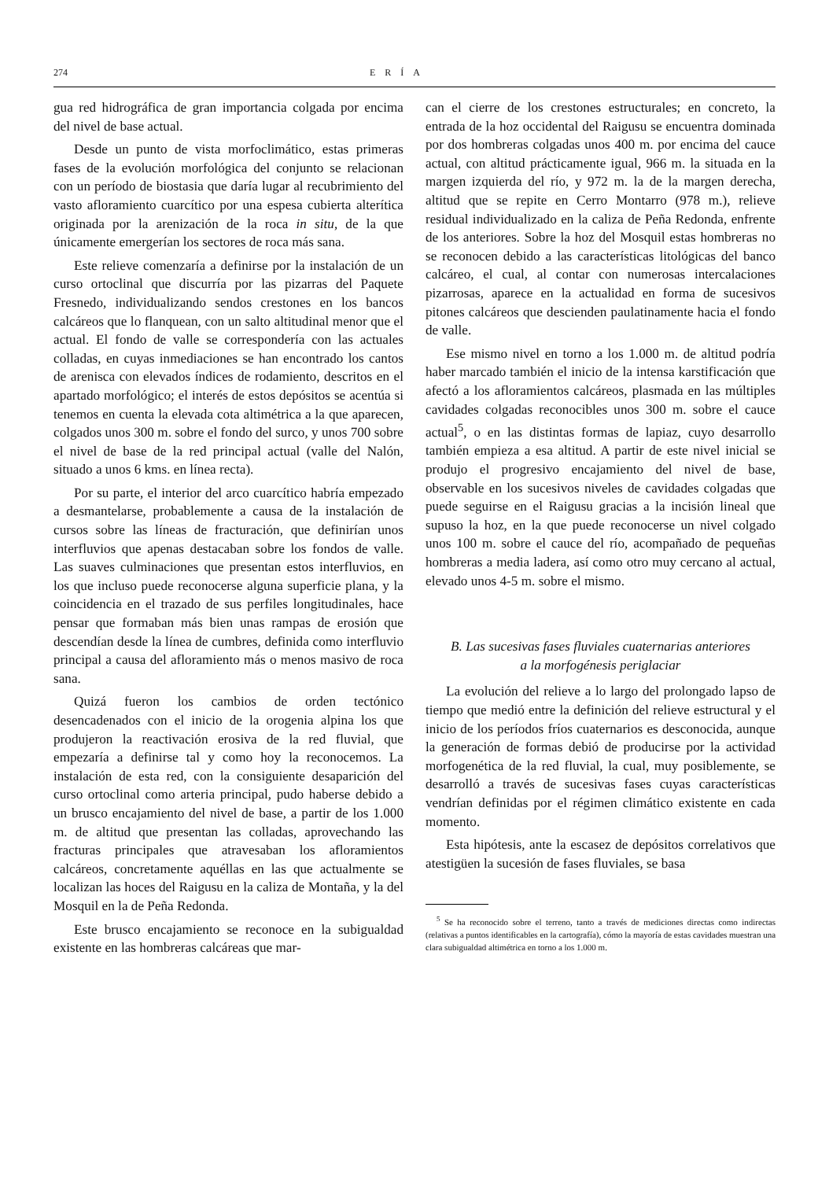274 ERÍA
gua red hidrográfica de gran importancia colgada por encima del nivel de base actual.
Desde un punto de vista morfoclimático, estas primeras fases de la evolución morfológica del conjunto se relacionan con un período de biostasia que daría lugar al recubrimiento del vasto afloramiento cuarcítico por una espesa cubierta alterítica originada por la arenización de la roca in situ, de la que únicamente emergerían los sectores de roca más sana.
Este relieve comenzaría a definirse por la instalación de un curso ortoclinal que discurría por las pizarras del Paquete Fresnedo, individualizando sendos crestones en los bancos calcáreos que lo flanquean, con un salto altitudinal menor que el actual. El fondo de valle se correspondería con las actuales colladas, en cuyas inmediaciones se han encontrado los cantos de arenisca con elevados índices de rodamiento, descritos en el apartado morfológico; el interés de estos depósitos se acentúa si tenemos en cuenta la elevada cota altimétrica a la que aparecen, colgados unos 300 m. sobre el fondo del surco, y unos 700 sobre el nivel de base de la red principal actual (valle del Nalón, situado a unos 6 kms. en línea recta).
Por su parte, el interior del arco cuarcítico habría empezado a desmantelarse, probablemente a causa de la instalación de cursos sobre las líneas de fracturación, que definirían unos interfluvios que apenas destacaban sobre los fondos de valle. Las suaves culminaciones que presentan estos interfluvios, en los que incluso puede reconocerse alguna superficie plana, y la coincidencia en el trazado de sus perfiles longitudinales, hace pensar que formaban más bien unas rampas de erosión que descendían desde la línea de cumbres, definida como interfluvio principal a causa del afloramiento más o menos masivo de roca sana.
Quizá fueron los cambios de orden tectónico desencadenados con el inicio de la orogenia alpina los que produjeron la reactivación erosiva de la red fluvial, que empezaría a definirse tal y como hoy la reconocemos. La instalación de esta red, con la consiguiente desaparición del curso ortoclinal como arteria principal, pudo haberse debido a un brusco encajamiento del nivel de base, a partir de los 1.000 m. de altitud que presentan las colladas, aprovechando las fracturas principales que atravesaban los afloramientos calcáreos, concretamente aquéllas en las que actualmente se localizan las hoces del Raigusu en la caliza de Montaña, y la del Mosquil en la de Peña Redonda.
Este brusco encajamiento se reconoce en la subigualdad existente en las hombreras calcáreas que mar-
can el cierre de los crestones estructurales; en concreto, la entrada de la hoz occidental del Raigusu se encuentra dominada por dos hombreras colgadas unos 400 m. por encima del cauce actual, con altitud prácticamente igual, 966 m. la situada en la margen izquierda del río, y 972 m. la de la margen derecha, altitud que se repite en Cerro Montarro (978 m.), relieve residual individualizado en la caliza de Peña Redonda, enfrente de los anteriores. Sobre la hoz del Mosquil estas hombreras no se reconocen debido a las características litológicas del banco calcáreo, el cual, al contar con numerosas intercalaciones pizarrosas, aparece en la actualidad en forma de sucesivos pitones calcáreos que descienden paulatinamente hacia el fondo de valle.
Ese mismo nivel en torno a los 1.000 m. de altitud podría haber marcado también el inicio de la intensa karstificación que afectó a los afloramientos calcáreos, plasmada en las múltiples cavidades colgadas reconocibles unos 300 m. sobre el cauce actual<sup>5</sup>, o en las distintas formas de lapiaz, cuyo desarrollo también empieza a esa altitud. A partir de este nivel inicial se produjo el progresivo encajamiento del nivel de base, observable en los sucesivos niveles de cavidades colgadas que puede seguirse en el Raigusu gracias a la incisión lineal que supuso la hoz, en la que puede reconocerse un nivel colgado unos 100 m. sobre el cauce del río, acompañado de pequeñas hombreras a media ladera, así como otro muy cercano al actual, elevado unos 4-5 m. sobre el mismo.
B. Las sucesivas fases fluviales cuaternarias anteriores
a la morfogénesis periglaciar
La evolución del relieve a lo largo del prolongado lapso de tiempo que medió entre la definición del relieve estructural y el inicio de los períodos fríos cuaternarios es desconocida, aunque la generación de formas debió de producirse por la actividad morfogenética de la red fluvial, la cual, muy posiblemente, se desarrolló a través de sucesivas fases cuyas características vendrían definidas por el régimen climático existente en cada momento.
Esta hipótesis, ante la escasez de depósitos correlativos que atestigüen la sucesión de fases fluviales, se basa
<sup>5</sup> Se ha reconocido sobre el terreno, tanto a través de mediciones directas como indirectas (relativas a puntos identificables en la cartografía), cómo la mayoría de estas cavidades muestran una clara subigualdad altimétrica en torno a los 1.000 m.